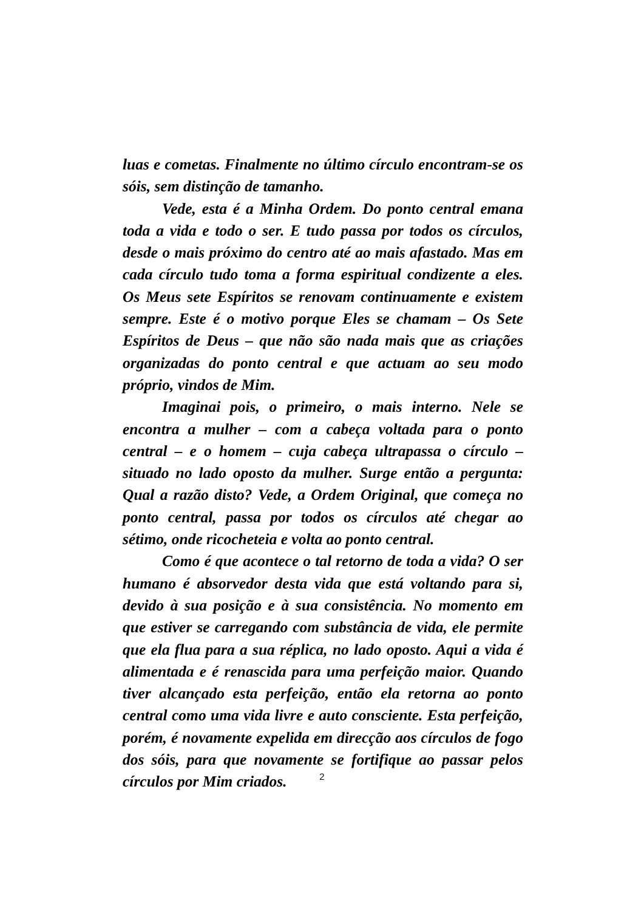luas e cometas. Finalmente no último círculo encontram-se os sóis, sem distinção de tamanho.
Vede, esta é a Minha Ordem. Do ponto central emana toda a vida e todo o ser. E tudo passa por todos os círculos, desde o mais próximo do centro até ao mais afastado. Mas em cada círculo tudo toma a forma espiritual condizente a eles. Os Meus sete Espíritos se renovam continuamente e existem sempre. Este é o motivo porque Eles se chamam – Os Sete Espíritos de Deus – que não são nada mais que as criações organizadas do ponto central e que actuam ao seu modo próprio, vindos de Mim.
Imaginai pois, o primeiro, o mais interno. Nele se encontra a mulher – com a cabeça voltada para o ponto central – e o homem – cuja cabeça ultrapassa o círculo – situado no lado oposto da mulher. Surge então a pergunta: Qual a razão disto? Vede, a Ordem Original, que começa no ponto central, passa por todos os círculos até chegar ao sétimo, onde ricocheteia e volta ao ponto central.
Como é que acontece o tal retorno de toda a vida? O ser humano é absorvedor desta vida que está voltando para si, devido à sua posição e à sua consistência. No momento em que estiver se carregando com substância de vida, ele permite que ela flua para a sua réplica, no lado oposto. Aqui a vida é alimentada e é renascida para uma perfeição maior. Quando tiver alcançado esta perfeição, então ela retorna ao ponto central como uma vida livre e auto consciente. Esta perfeição, porém, é novamente expelida em direcção aos círculos de fogo dos sóis, para que novamente se fortifique ao passar pelos círculos por Mim criados.
2